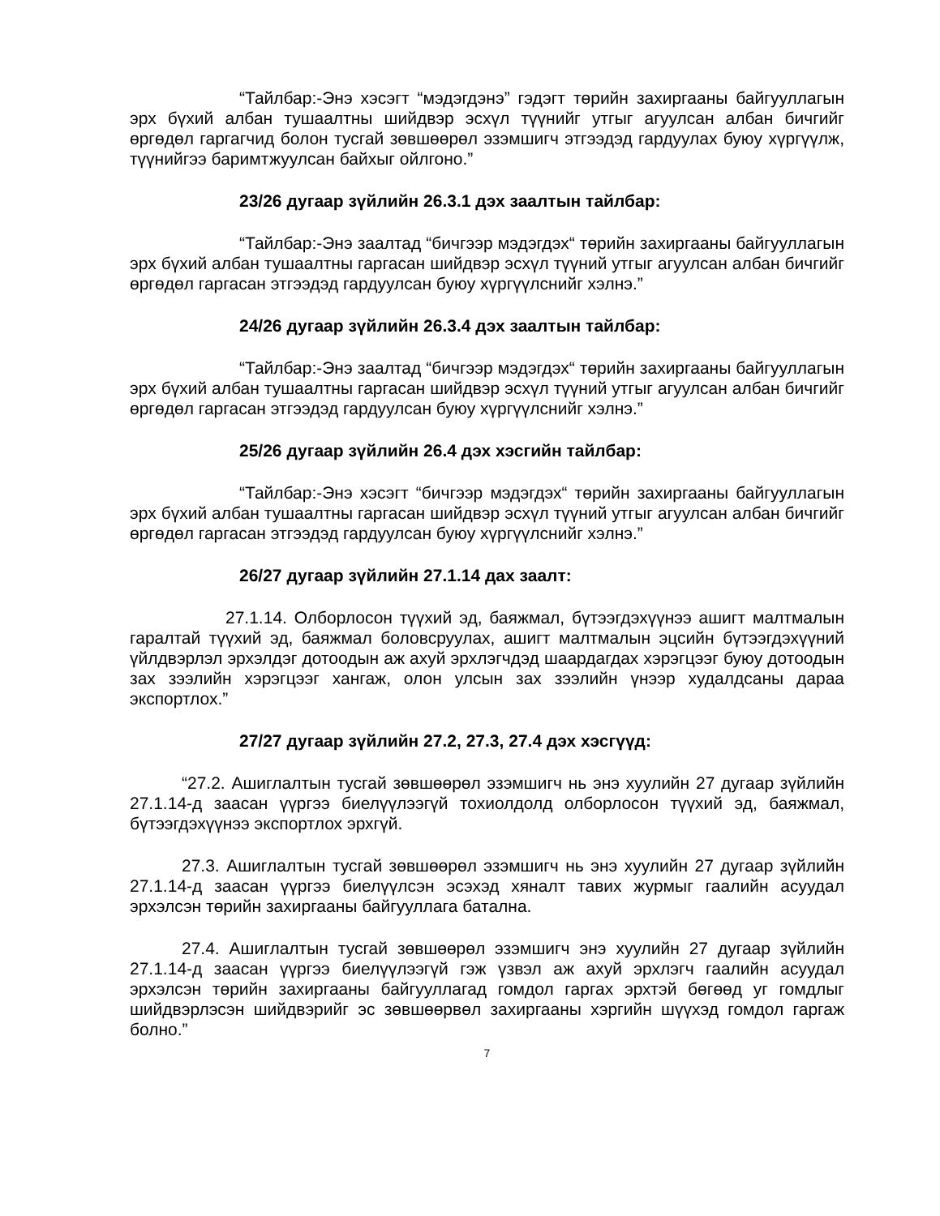“Тайлбар:-Энэ хэсэгт “мэдэгдэнэ” гэдэгт төрийн захиргааны байгууллагын эрх бүхий албан тушаалтны шийдвэр эсхүл түүнийг утгыг агуулсан албан бичгийг өргөдөл гаргагчид болон тусгай зөвшөөрөл эзэмшигч этгээдэд гардуулах буюу хүргүүлж, түүнийгээ баримтжуулсан байхыг ойлгоно.”
23/26 дугаар зүйлийн 26.3.1 дэх заалтын тайлбар:
“Тайлбар:-Энэ заалтад “бичгээр мэдэгдэх“ төрийн захиргааны байгууллагын эрх бүхий албан тушаалтны гаргасан шийдвэр эсхүл түүний утгыг агуулсан албан бичгийг өргөдөл гаргасан этгээдэд гардуулсан буюу хүргүүлснийг хэлнэ.”
24/26 дугаар зүйлийн 26.3.4 дэх заалтын тайлбар:
“Тайлбар:-Энэ заалтад “бичгээр мэдэгдэх“ төрийн захиргааны байгууллагын эрх бүхий албан тушаалтны гаргасан шийдвэр эсхүл түүний утгыг агуулсан албан бичгийг өргөдөл гаргасан этгээдэд гардуулсан буюу хүргүүлснийг хэлнэ.”
25/26 дугаар зүйлийн 26.4 дэх хэсгийн тайлбар:
“Тайлбар:-Энэ хэсэгт “бичгээр мэдэгдэх“ төрийн захиргааны байгууллагын эрх бүхий албан тушаалтны гаргасан шийдвэр эсхүл түүний утгыг агуулсан албан бичгийг өргөдөл гаргасан этгээдэд гардуулсан буюу хүргүүлснийг хэлнэ.”
26/27 дугаар зүйлийн 27.1.14 дах заалт:
27.1.14. Олборлосон түүхий эд, баяжмал, бүтээгдэхүүнээ ашигт малтмалын гаралтай түүхий эд, баяжмал боловсруулах, ашигт малтмалын эцсийн бүтээгдэхүүний үйлдвэрлэл эрхэлдэг дотоодын аж ахуй эрхлэгчдэд шаардагдах хэрэгцээг буюу дотоодын зах зээлийн хэрэгцээг хангаж, олон улсын зах зээлийн үнээр худалдсаны дараа экспортлох.”
27/27 дугаар зүйлийн 27.2, 27.3, 27.4 дэх хэсгүүд:
“27.2. Ашиглалтын тусгай зөвшөөрөл эзэмшигч нь энэ хуулийн 27 дугаар зүйлийн 27.1.14-д заасан үүргээ биелүүлээгүй тохиолдолд олборлосон түүхий эд, баяжмал, бүтээгдэхүүнээ экспортлох эрхгүй.
27.3. Ашиглалтын тусгай зөвшөөрөл эзэмшигч нь энэ хуулийн 27 дугаар зүйлийн 27.1.14-д заасан үүргээ биелүүлсэн эсэхэд хяналт тавих журмыг гаалийн асуудал эрхэлсэн төрийн захиргааны байгууллага батална.
27.4. Ашиглалтын тусгай зөвшөөрөл эзэмшигч энэ хуулийн 27 дугаар зүйлийн 27.1.14-д заасан үүргээ биелүүлээгүй гэж үзвэл аж ахуй эрхлэгч гаалийн асуудал эрхэлсэн төрийн захиргааны байгууллагад гомдол гаргах эрхтэй бөгөөд уг гомдлыг шийдвэрлэсэн шийдвэрийг эс зөвшөөрвөл захиргааны хэргийн шүүхэд гомдол гаргаж болно.”
7